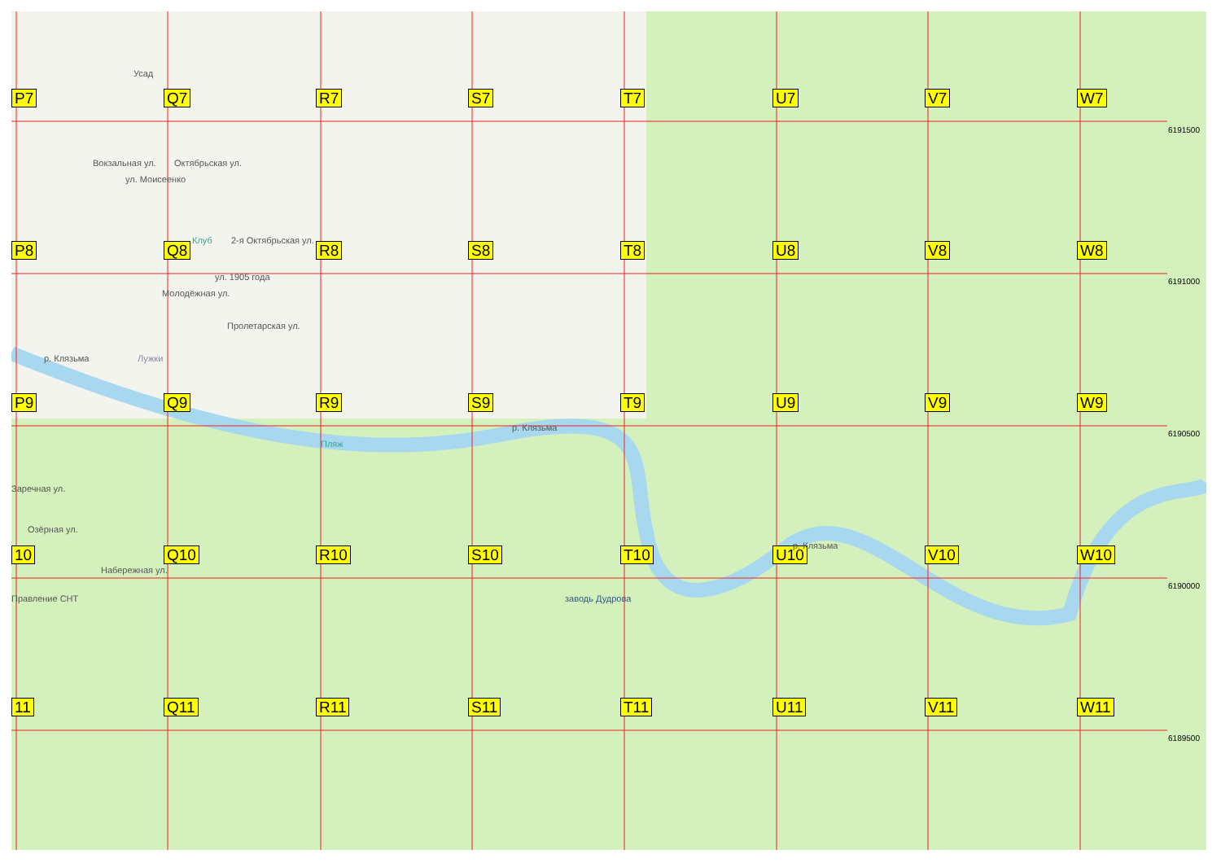P7
Q7
R7
S7
T7
U7
V7
W7
P8
Q8
R8
S8
T8
U8
V8
W8
P9
Q9
R9
S9
T9
U9
V9
W9
10
Q10
R10
S10
T10
U10
V10
W10
11
Q11
R11
S11
T11
U11
V11
W11
6191500
6191000
6190500
6190000
6189500
Усад
Клуб 2-я Октябрьская ул.
ул. 1905 года
Молодёжная ул.
Пролетарская ул.
Лужки
р. Клязьма
Пляж
р. Клязьма
Заречная ул.
Озёрная ул.
Правление СНТ заводь Дудрова
р. Клязьма
Вокзальная ул.
ул. Моисеенко
Октябрьская ул.
Набережная ул.